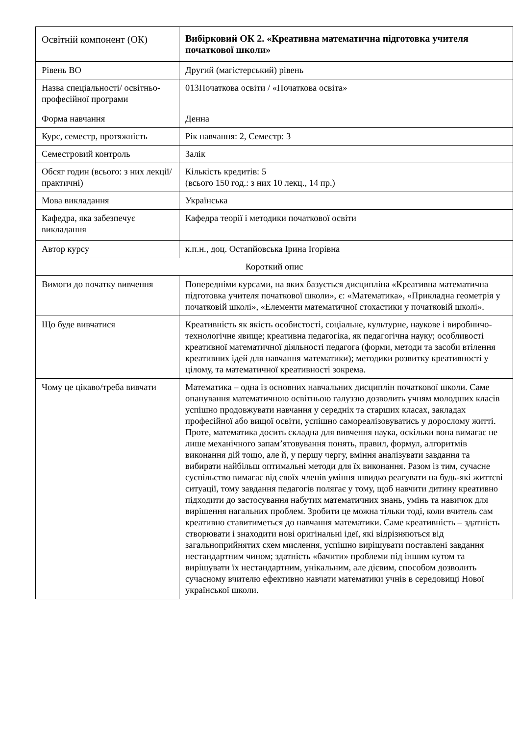| Освітній компонент (ОК) | Вибірковий ОК 2. «Креативна математична підготовка учителя початкової школи» |
| Рівень ВО | Другий (магістерський) рівень |
| Назва спеціальності/ освітньо-професійної програми | 013Початкова освіти / «Початкова освіта» |
| Форма навчання | Денна |
| Курс, семестр, протяжність | Рік навчання: 2, Семестр: 3 |
| Семестровий контроль | Залік |
| Обсяг годин (всього: з них лекції/практичні) | Кількість кредитів: 5 (всього 150 год.: з них 10 лекц., 14 пр.) |
| Мова викладання | Українська |
| Кафедра, яка забезпечує викладання | Кафедра теорії і методики початкової освіти |
| Автор курсу | к.п.н., доц. Остапйовська Ірина Ігорівна |
| Короткий опис | |
| Вимоги до початку вивчення | Попередніми курсами, на яких базується дисципліна «Креативна математична підготовка учителя початкової школи», є: «Математика», «Прикладна геометрія у початковій школі», «Елементи математичної стохастики у початковій школі». |
| Що буде вивчатися | Креативність як якість особистості, соціальне, культурне, наукове і виробничо-технологічне явище; креативна педагогіка, як педагогічна науку; особливості креативної математичної діяльності педагога (форми, методи та засоби втілення креативних ідей для навчання математики); методики розвитку креативності у цілому, та математичної креативності зокрема. |
| Чому це цікаво/треба вивчати | Математика – одна із основних навчальних дисциплін початкової школи. Саме опанування математичною освітньою галуззю дозволить учням молодших класів успішно продовжувати навчання у середніх та старших класах, закладах професійної або вищої освіти, успішно самореалізовуватись у дорослому житті. Проте, математика досить складна для вивчення наука, оскільки вона вимагає не лише механічного запам’ятовування понять, правил, формул, алгоритмів виконання дій тощо, але й, у першу чергу, вміння аналізувати завдання та вибирати найбільш оптимальні методи для їх виконання. Разом із тим, сучасне суспільство вимагає від своїх членів уміння швидко реагувати на будь-які життєві ситуації, тому завдання педагогів полягає у тому, щоб навчити дитину креативно підходити до застосування набутих математичних знань, умінь та навичок для вирішення нагальних проблем. Зробити це можна тільки тоді, коли вчитель сам креативно ставитиметься до навчання математики. Саме креативність – здатність створювати і знаходити нові оригінальні ідеї, які відрізняються від загальноприйнятих схем мислення, успішно вирішувати поставлені завдання нестандартним чином; здатність «бачити» проблеми під іншим кутом та вирішувати їх нестандартним, унікальним, але дієвим, способом дозволить сучасному вчителю ефективно навчати математики учнів в середовищі Нової української школи. |